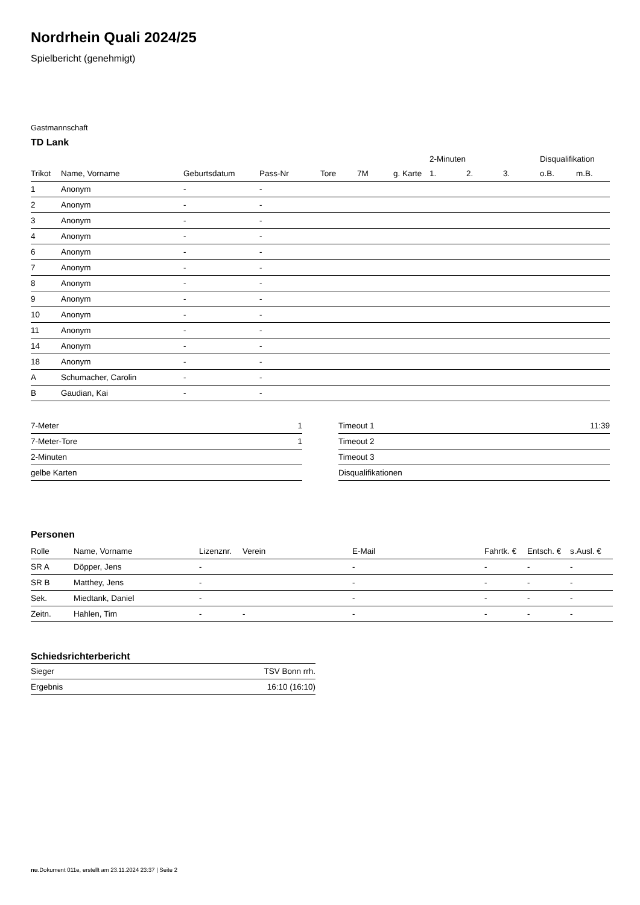Nordrhein Quali 2024/25
Spielbericht (genehmigt)
Gastmannschaft
TD Lank
| | | | | | | | 2-Minuten | | | Disqualifikation | |
| --- | --- | --- | --- | --- | --- | --- | --- | --- | --- | --- | --- |
| Trikot | Name, Vorname | Geburtsdatum | Pass-Nr | Tore | 7M | g. Karte | 1. | 2. | 3. | o.B. | m.B. |
| 1 | Anonym | - | - | | | | | | | | |
| 2 | Anonym | - | - | | | | | | | | |
| 3 | Anonym | - | - | | | | | | | | |
| 4 | Anonym | - | - | | | | | | | | |
| 6 | Anonym | - | - | | | | | | | | |
| 7 | Anonym | - | - | | | | | | | | |
| 8 | Anonym | - | - | | | | | | | | |
| 9 | Anonym | - | - | | | | | | | | |
| 10 | Anonym | - | - | | | | | | | | |
| 11 | Anonym | - | - | | | | | | | | |
| 14 | Anonym | - | - | | | | | | | | |
| 18 | Anonym | - | - | | | | | | | | |
| A | Schumacher, Carolin | - | - | | | | | | | | |
| B | Gaudian, Kai | - | - | | | | | | | | |
| 7-Meter | 1 |
| 7-Meter-Tore | 1 |
| 2-Minuten | |
| gelbe Karten | |
| Timeout 1 | 11:39 |
| Timeout 2 | |
| Timeout 3 | |
| Disqualifikationen | |
Personen
| Rolle | Name, Vorname | Lizenznr. | Verein | E-Mail | Fahrtk. € | Entsch. € | s.Ausl. € |
| --- | --- | --- | --- | --- | --- | --- | --- |
| SR A | Döpper, Jens | - | | - | - | - | - |
| SR B | Matthey, Jens | - | | - | - | - | - |
| Sek. | Miedtank, Daniel | - | | - | - | - | - |
| Zeitn. | Hahlen, Tim | - | - | - | - | - | - |
Schiedsrichterbericht
| Sieger | TSV Bonn rrh. |
| Ergebnis | 16:10 (16:10) |
nu.Dokument 011e, erstellt am 23.11.2024 23:37 | Seite 2